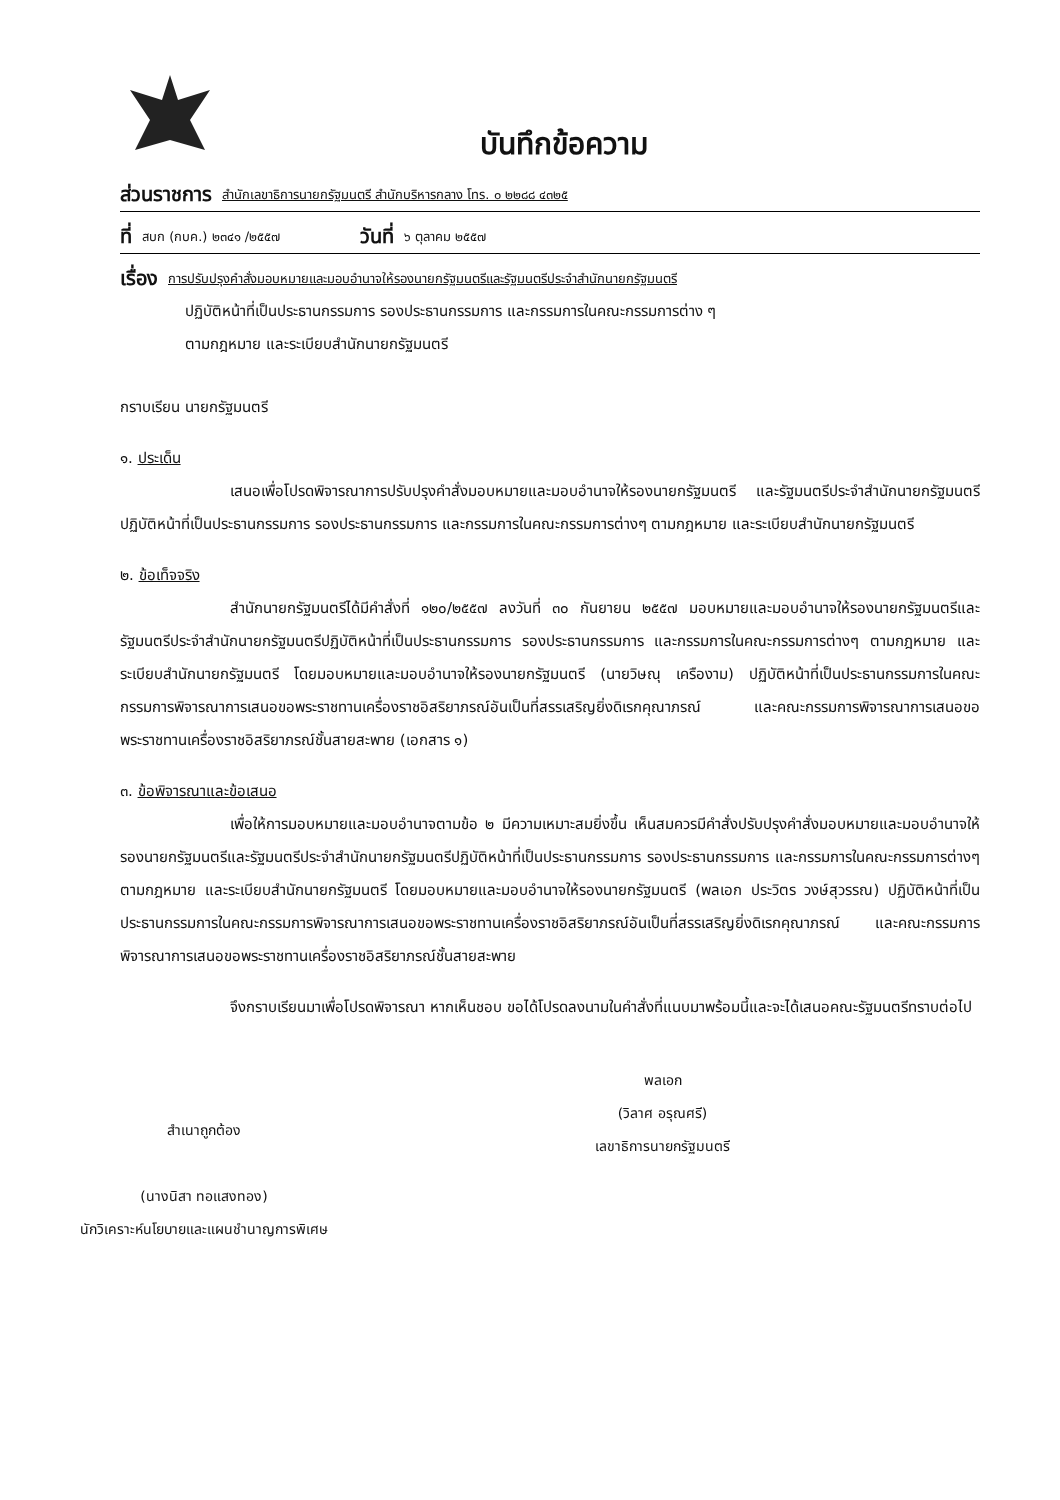บันทึกข้อความ
ส่วนราชการ สำนักเลขาธิการนายกรัฐมนตรี สำนักบริหารกลาง โทร. ๐ ๒๒๘๘ ๔๓๒๕
ที่ สบก (กบค.) ๒๓๔๑ /๒๕๕๗ วันที่ ๖ ตุลาคม ๒๕๕๗
เรื่อง การปรับปรุงคำสั่งมอบหมายและมอบอำนาจให้รองนายกรัฐมนตรีและรัฐมนตรีประจำสำนักนายกรัฐมนตรี
ปฏิบัติหน้าที่เป็นประธานกรรมการ รองประธานกรรมการ และกรรมการในคณะกรรมการต่าง ๆ
ตามกฎหมาย และระเบียบสำนักนายกรัฐมนตรี
กราบเรียน นายกรัฐมนตรี
๑. ประเด็น
เสนอเพื่อโปรดพิจารณาการปรับปรุงคำสั่งมอบหมายและมอบอำนาจให้รองนายกรัฐมนตรี และรัฐมนตรีประจำสำนักนายกรัฐมนตรีปฏิบัติหน้าที่เป็นประธานกรรมการ รองประธานกรรมการ และกรรมการในคณะกรรมการต่างๆ ตามกฎหมาย และระเบียบสำนักนายกรัฐมนตรี
๒. ข้อเท็จจริง
สำนักนายกรัฐมนตรีได้มีคำสั่งที่ ๑๒๐/๒๕๕๗ ลงวันที่ ๓๐ กันยายน ๒๕๕๗ มอบหมายและมอบอำนาจให้รองนายกรัฐมนตรีและรัฐมนตรีประจำสำนักนายกรัฐมนตรีปฏิบัติหน้าที่เป็นประธานกรรมการ รองประธานกรรมการ และกรรมการในคณะกรรมการต่างๆ ตามกฎหมาย และระเบียบสำนักนายกรัฐมนตรี โดยมอบหมายและมอบอำนาจให้รองนายกรัฐมนตรี (นายวิษณุ เครืองาม) ปฏิบัติหน้าที่เป็นประธานกรรมการในคณะกรรมการพิจารณาการเสนอขอพระราชทานเครื่องราชอิสริยาภรณ์อันเป็นที่สรรเสริญยิ่งดิเรกคุณาภรณ์ และคณะกรรมการพิจารณาการเสนอขอพระราชทานเครื่องราชอิสริยาภรณ์ชั้นสายสะพาย (เอกสาร ๑)
๓. ข้อพิจารณาและข้อเสนอ
เพื่อให้การมอบหมายและมอบอำนาจตามข้อ ๒ มีความเหมาะสมยิ่งขึ้น เห็นสมควรมีคำสั่งปรับปรุงคำสั่งมอบหมายและมอบอำนาจให้รองนายกรัฐมนตรีและรัฐมนตรีประจำสำนักนายกรัฐมนตรีปฏิบัติหน้าที่เป็นประธานกรรมการ รองประธานกรรมการ และกรรมการในคณะกรรมการต่างๆ ตามกฎหมาย และระเบียบสำนักนายกรัฐมนตรี โดยมอบหมายและมอบอำนาจให้รองนายกรัฐมนตรี (พลเอก ประวิตร วงษ์สุวรรณ) ปฏิบัติหน้าที่เป็นประธานกรรมการในคณะกรรมการพิจารณาการเสนอขอพระราชทานเครื่องราชอิสริยาภรณ์อันเป็นที่สรรเสริญยิ่งดิเรกคุณาภรณ์ และคณะกรรมการพิจารณาการเสนอขอพระราชทานเครื่องราชอิสริยาภรณ์ชั้นสายสะพาย
จึงกราบเรียนมาเพื่อโปรดพิจารณา หากเห็นชอบ ขอได้โปรดลงนามในคำสั่งที่แนบมาพร้อมนี้และจะได้เสนอคณะรัฐมนตรีทราบต่อไป
สำเนาถูกต้อง
(นางนิสา ทอแสงทอง)
นักวิเคราะห์นโยบายและแผนชำนาญการพิเศษ
พลเอก
(วิลาศ อรุณศรี)
เลขาธิการนายกรัฐมนตรี